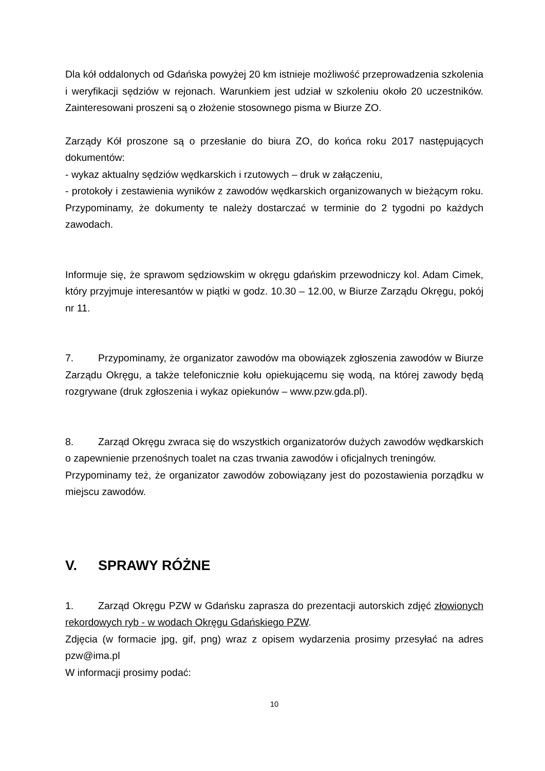Dla kół oddalonych od Gdańska powyżej 20 km istnieje możliwość przeprowadzenia szkolenia i weryfikacji sędziów w rejonach. Warunkiem jest udział w szkoleniu około 20 uczestników. Zainteresowani proszeni są o złożenie stosownego pisma w Biurze ZO.
Zarządy Kół proszone są o przesłanie do biura ZO, do końca roku 2017 następujących dokumentów:
- wykaz aktualny sędziów wędkarskich i rzutowych – druk w załączeniu,
- protokoły i zestawienia wyników z zawodów wędkarskich organizowanych w bieżącym roku. Przypominamy, że dokumenty te należy dostarczać w terminie do 2 tygodni po każdych zawodach.
Informuje się, że sprawom sędziowskim w okręgu gdańskim przewodniczy kol. Adam Cimek, który przyjmuje interesantów w piątki w godz. 10.30 – 12.00, w Biurze Zarządu Okręgu, pokój nr 11.
7. Przypominamy, że organizator zawodów ma obowiązek zgłoszenia zawodów w Biurze Zarządu Okręgu, a także telefonicznie kołu opiekującemu się wodą, na której zawody będą rozgrywane (druk zgłoszenia i wykaz opiekunów – www.pzw.gda.pl).
8. Zarząd Okręgu zwraca się do wszystkich organizatorów dużych zawodów wędkarskich o zapewnienie przenośnych toalet na czas trwania zawodów i oficjalnych treningów.
Przypominamy też, że organizator zawodów zobowiązany jest do pozostawienia porządku w miejscu zawodów.
V. SPRAWY RÓŻNE
1. Zarząd Okręgu PZW w Gdańsku zaprasza do prezentacji autorskich zdjęć złowionych rekordowych ryb - w wodach Okręgu Gdańskiego PZW.
Zdjęcia (w formacie jpg, gif, png) wraz z opisem wydarzenia prosimy przesyłać na adres pzw@ima.pl
W informacji prosimy podać:
10